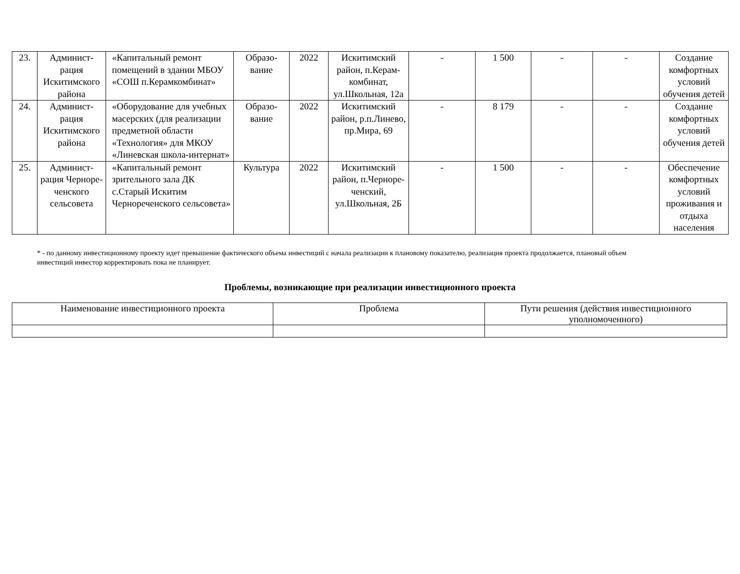| 23. | Админист- рация Искитимского района | «Капитальный ремонт помещений в здании МБОУ «СОШ п.Керамкомбинат» | Образо- вание | 2022 | Искитимский район, п.Керам-комбинат, ул.Школьная, 12а | - | 1 500 | - | - | Создание комфортных условий обучения детей |
| 24. | Админист- рация Искитимского района | «Оборудование для учебных масерских (для реализации предметной области «Технология» для МКОУ «Линевская школа-интернат» | Образо- вание | 2022 | Искитимский район, р.п.Линево, пр.Мира, 69 | - | 8 179 | - | - | Создание комфортных условий обучения детей |
| 25. | Админист- рация Черноре- ченского сельсовета | «Капитальный ремонт зрительного зала ДК с.Старый Искитим Чернореченского сельсовета» | Культура | 2022 | Искитимский район, п.Черноре- ченский, ул.Школьная, 2Б | - | 1 500 | - | - | Обеспечение комфортных условий проживания и отдыха населения |
* - по данному инвестиционному проекту идет превышение фактического объема инвестиций с начала реализации к плановому показателю, реализация проекта продолжается, плановый объем инвестиций инвестор корректировать пока не планирует.
Проблемы, возникающие при реализации инвестиционного проекта
| Наименование инвестиционного проекта | Проблема | Пути решения (действия инвестиционного уполномоченного) |